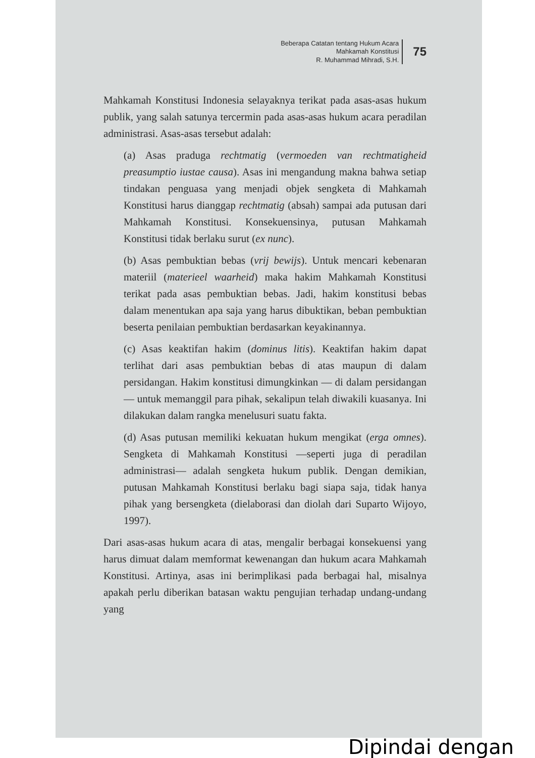Beberapa Catatan tentang Hukum Acara
Mahkamah Konstitusi
R. Muhammad Mihradi, S.H.
75
Mahkamah Konstitusi Indonesia selayaknya terikat pada asas-asas hukum publik, yang salah satunya tercermin pada asas-asas hukum acara peradilan administrasi. Asas-asas tersebut adalah:
(a) Asas praduga rechtmatig (vermoeden van rechtmatigheid preasumptio iustae causa). Asas ini mengandung makna bahwa setiap tindakan penguasa yang menjadi objek sengketa di Mahkamah Konstitusi harus dianggap rechtmatig (absah) sampai ada putusan dari Mahkamah Konstitusi. Konsekuensinya, putusan Mahkamah Konstitusi tidak berlaku surut (ex nunc).
(b) Asas pembuktian bebas (vrij bewijs). Untuk mencari kebenaran materiil (materieel waarheid) maka hakim Mahkamah Konstitusi terikat pada asas pembuktian bebas. Jadi, hakim konstitusi bebas dalam menentukan apa saja yang harus dibuktikan, beban pembuktian beserta penilaian pembuktian berdasarkan keyakinannya.
(c) Asas keaktifan hakim (dominus litis). Keaktifan hakim dapat terlihat dari asas pembuktian bebas di atas maupun di dalam persidangan. Hakim konstitusi dimungkinkan — di dalam persidangan— untuk memanggil para pihak, sekalipun telah diwakili kuasanya. Ini dilakukan dalam rangka menelusuri suatu fakta.
(d) Asas putusan memiliki kekuatan hukum mengikat (erga omnes). Sengketa di Mahkamah Konstitusi —seperti juga di peradilan administrasi— adalah sengketa hukum publik. Dengan demikian, putusan Mahkamah Konstitusi berlaku bagi siapa saja, tidak hanya pihak yang bersengketa (dielaborasi dan diolah dari Suparto Wijoyo, 1997).
Dari asas-asas hukum acara di atas, mengalir berbagai konsekuensi yang harus dimuat dalam memformat kewenangan dan hukum acara Mahkamah Konstitusi. Artinya, asas ini berimplikasi pada berbagai hal, misalnya apakah perlu diberikan batasan waktu pengujian terhadap undang-undang yang
Dipindai dengan